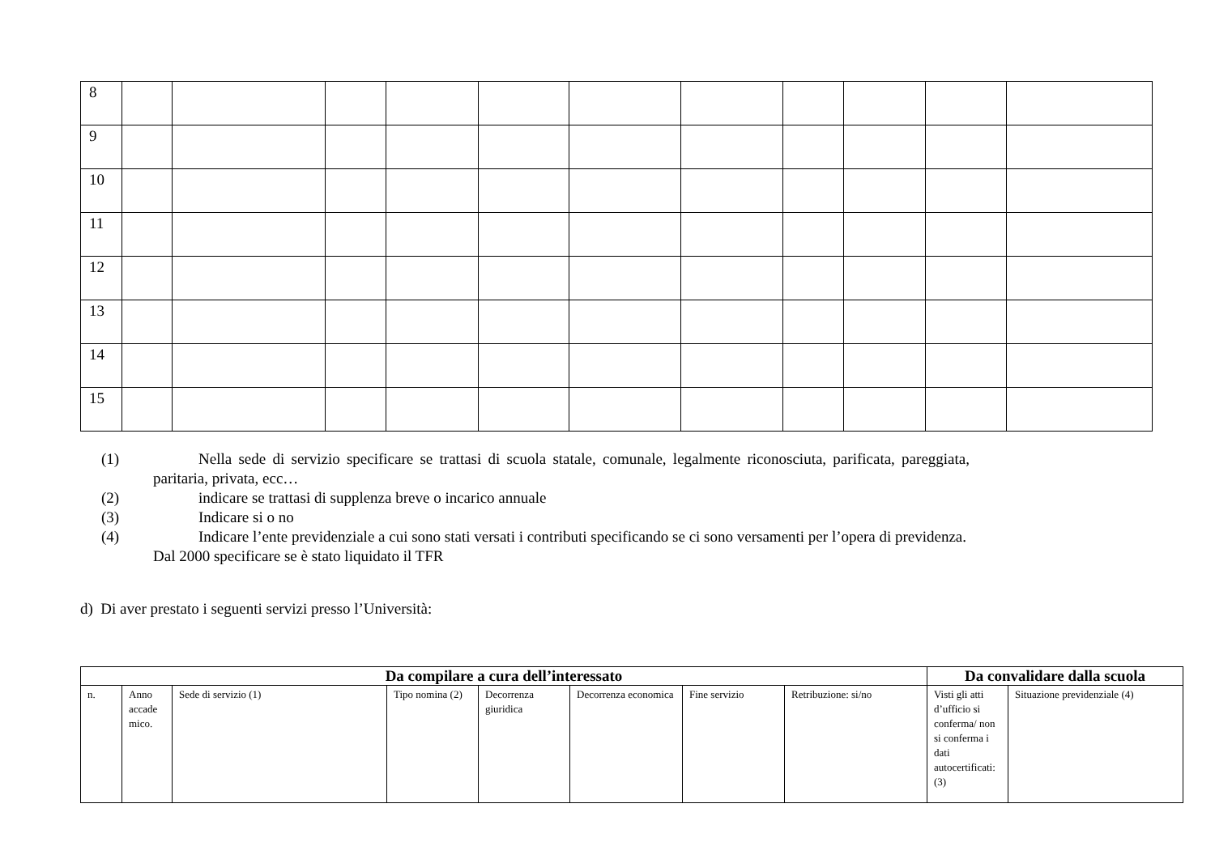| 8 | | | | | | | | | | | |
| 9 | | | | | | | | | | | |
| 10 | | | | | | | | | | | |
| 11 | | | | | | | | | | | |
| 12 | | | | | | | | | | | |
| 13 | | | | | | | | | | | |
| 14 | | | | | | | | | | | |
| 15 | | | | | | | | | | | |
(1) Nella sede di servizio specificare se trattasi di scuola statale, comunale, legalmente riconosciuta, parificata, pareggiata, paritaria, privata, ecc…
(2) indicare se trattasi di supplenza breve o incarico annuale
(3) Indicare si o no
(4) Indicare l’ente previdenziale a cui sono stati versati i contributi specificando se ci sono versamenti per l’opera di previdenza. Dal 2000 specificare se è stato liquidato il TFR
d) Di aver prestato i seguenti servizi presso l’Università:
| Da compilare a cura dell’interessato | | | | | | | | Da convalidare dalla scuola | |
| --- | --- | --- | --- | --- | --- | --- | --- | --- | --- |
| n. | Anno accade mico. | Sede di servizio (1) | Tipo nomina (2) | Decorrenza giuridica | Decorrenza economica | Fine servizio | Retribuzione: si/no | Visti gli atti d’ufficio si conferma/ non si conferma i dati autocertificati: (3) | Situazione previdenziale (4) |